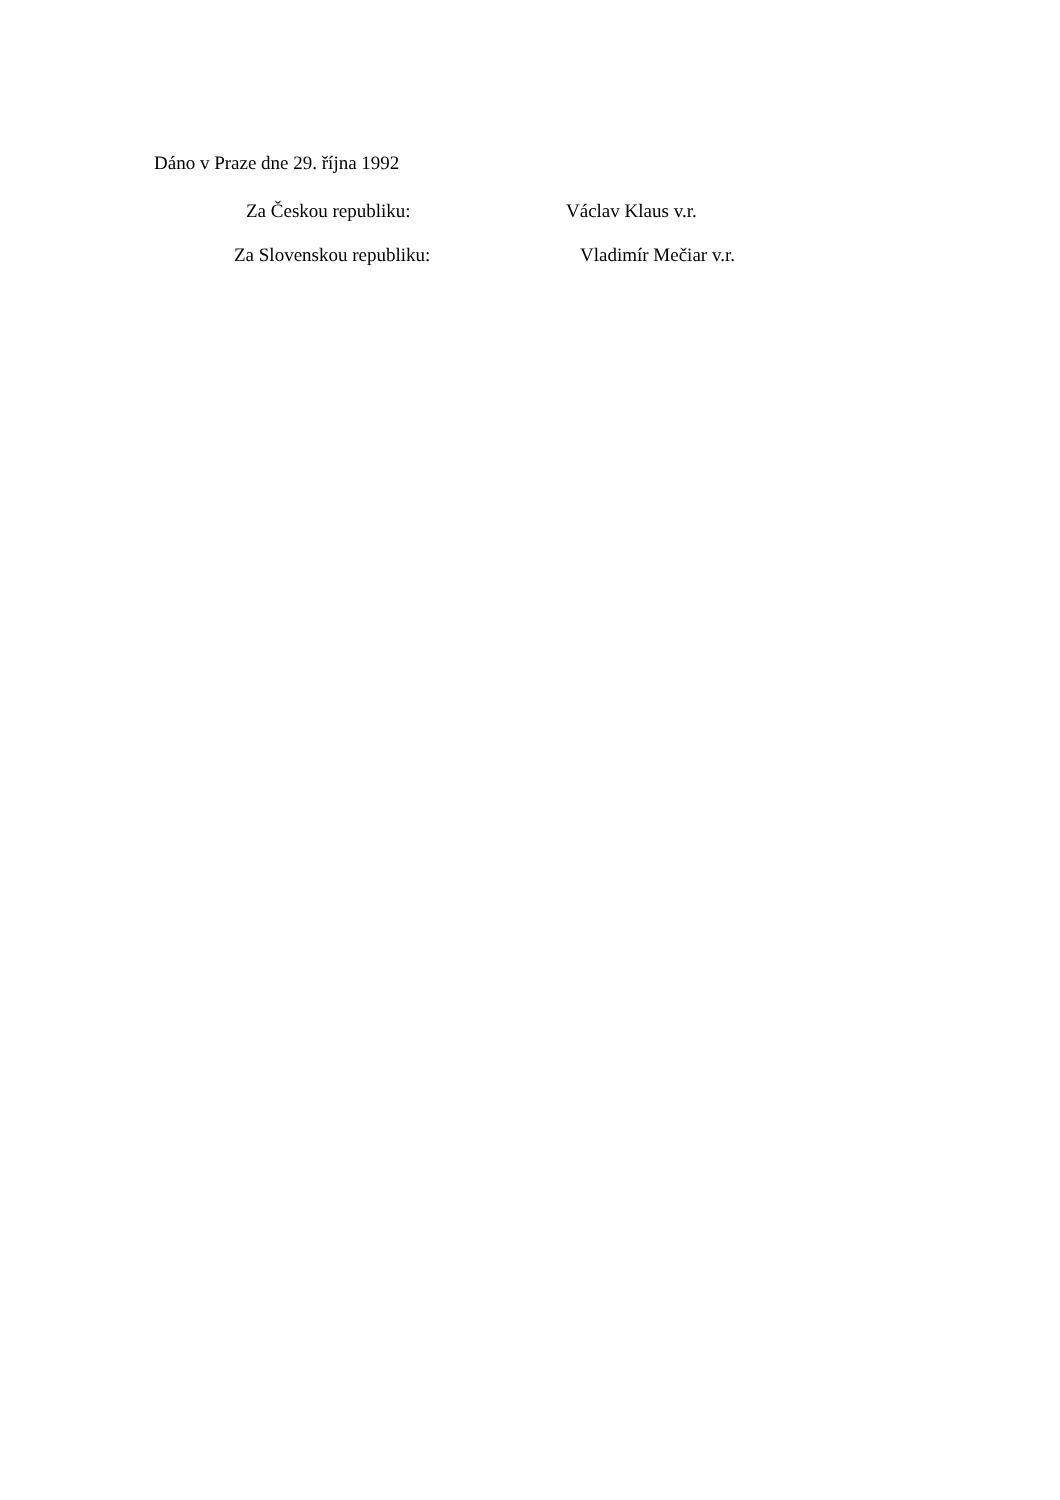Dáno v Praze dne 29. října 1992
Za Českou republiku: Václav Klaus v.r.
Za Slovenskou republiku: Vladimír Mečiar v.r.